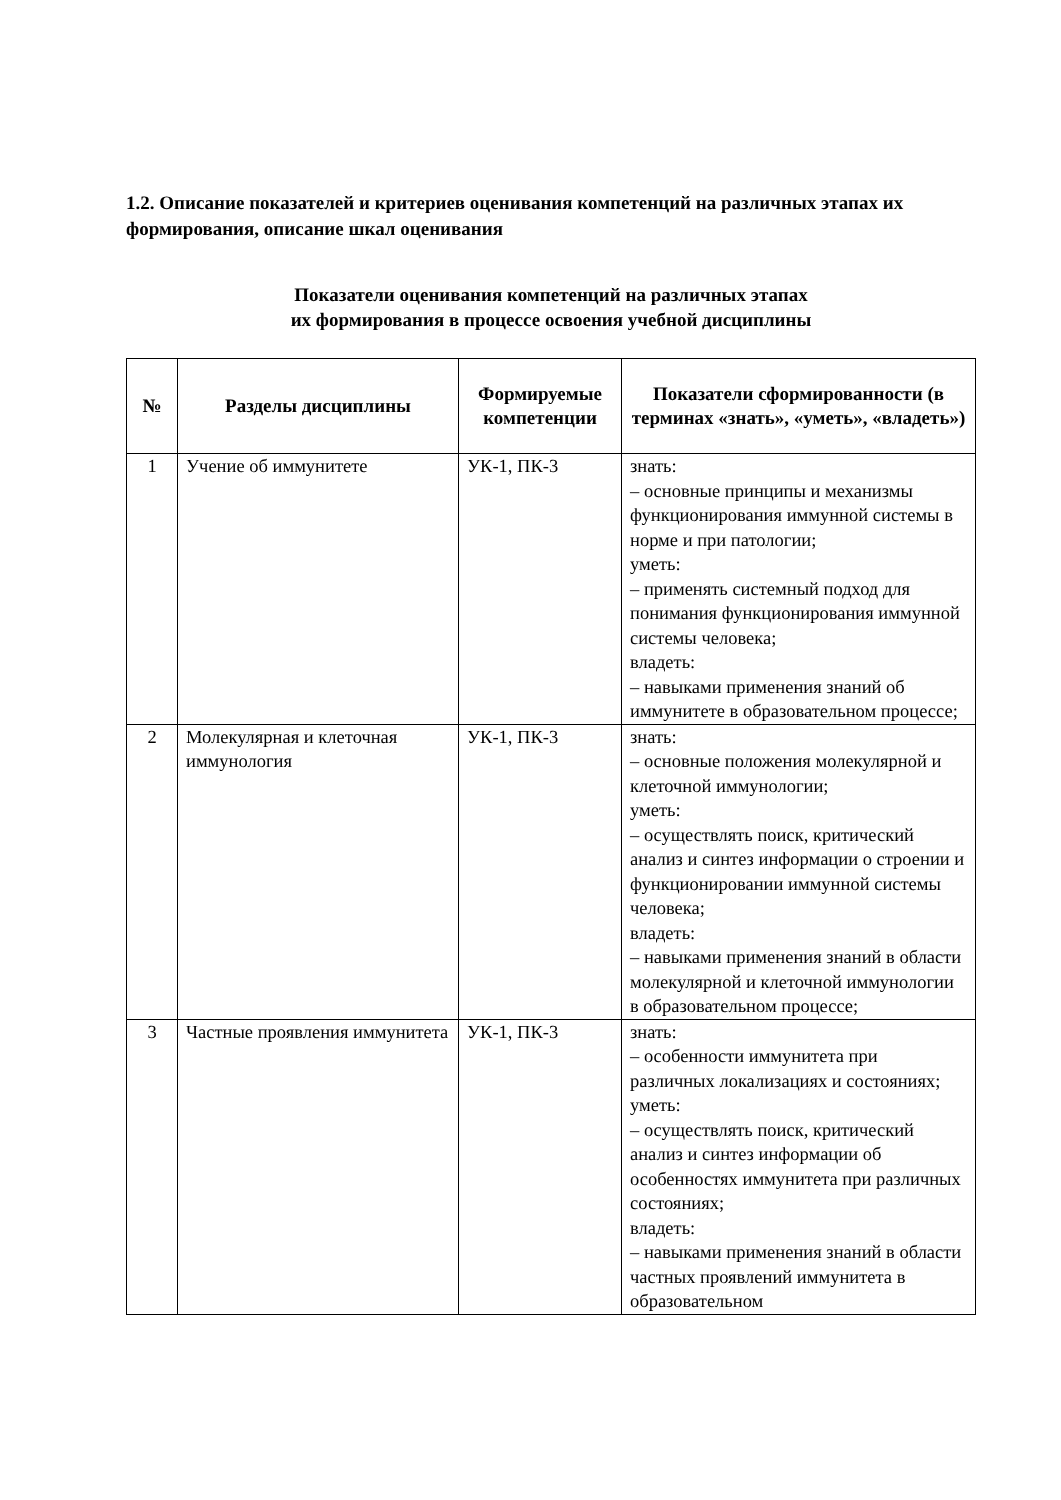1.2. Описание показателей и критериев оценивания компетенций на различных этапах их формирования, описание шкал оценивания
Показатели оценивания компетенций на различных этапах
их формирования в процессе освоения учебной дисциплины
| № | Разделы дисциплины | Формируемые компетенции | Показатели сформированности (в терминах «знать», «уметь», «владеть») |
| --- | --- | --- | --- |
| 1 | Учение об иммунитете | УК-1, ПК-3 | знать: – основные принципы и механизмы функционирования иммунной системы в норме и при патологии; уметь: – применять системный подход для понимания функционирования иммунной системы человека; владеть: – навыками применения знаний об иммунитете в образовательном процессе; |
| 2 | Молекулярная и клеточная иммунология | УК-1, ПК-3 | знать: – основные положения молекулярной и клеточной иммунологии; уметь: – осуществлять поиск, критический анализ и синтез информации о строении и функционировании иммунной системы человека; владеть: – навыками применения знаний в области молекулярной и клеточной иммунологии в образовательном процессе; |
| 3 | Частные проявления иммунитета | УК-1, ПК-3 | знать: – особенности иммунитета при различных локализациях и состояниях; уметь: – осуществлять поиск, критический анализ и синтез информации об особенностях иммунитета при различных состояниях; владеть: – навыками применения знаний в области частных проявлений иммунитета в образовательном |